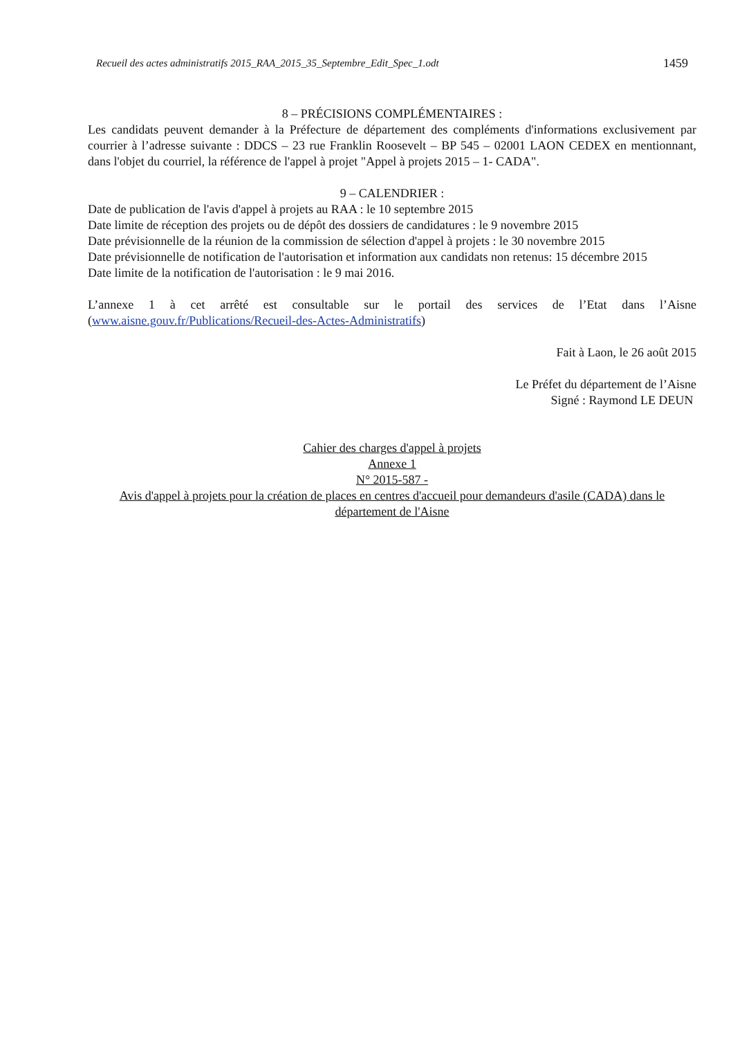Recueil des actes administratifs 2015_RAA_2015_35_Septembre_Edit_Spec_1.odt 1459
8 – PRÉCISIONS COMPLÉMENTAIRES :
Les candidats peuvent demander à la Préfecture de département des compléments d'informations exclusivement par courrier à l’adresse suivante : DDCS – 23 rue Franklin Roosevelt – BP 545 – 02001 LAON CEDEX en mentionnant, dans l'objet du courriel, la référence de l'appel à projet "Appel à projets 2015 – 1- CADA".
9 – CALENDRIER :
Date de publication de l'avis d'appel à projets au RAA : le 10 septembre 2015
Date limite de réception des projets ou de dépôt des dossiers de candidatures : le 9 novembre 2015
Date prévisionnelle de la réunion de la commission de sélection d'appel à projets : le 30 novembre 2015
Date prévisionnelle de notification de l'autorisation et information aux candidats non retenus: 15 décembre 2015
Date limite de la notification de l'autorisation : le 9 mai 2016.
L’annexe 1 à cet arrêté est consultable sur le portail des services de l’Etat dans l’Aisne (www.aisne.gouv.fr/Publications/Recueil-des-Actes-Administratifs)
Fait à Laon, le 26 août 2015
Le Préfet du département de l’Aisne
Signé : Raymond LE DEUN
Cahier des charges d'appel à projets
Annexe 1
N° 2015-587 -
Avis d'appel à projets pour la création de places en centres d'accueil pour demandeurs d'asile (CADA) dans le département de l'Aisne